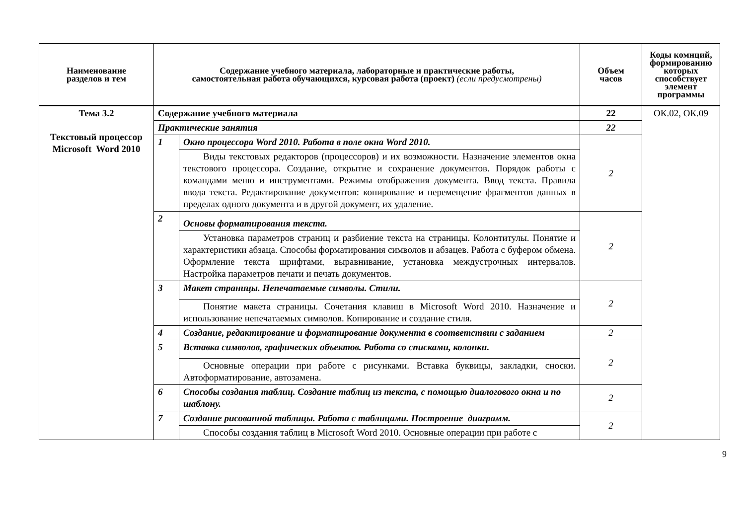| Наименование разделов и тем | Содержание учебного материала, лабораторные и практические работы, самостоятельная работа обучающихся, курсовая работа (проект) (если предусмотрены) | | Объем часов | Коды комнций, формированию которых способствует элемент программы |
| --- | --- | --- | --- | --- |
| Тема 3.2 Текстовый процессор Microsoft Word 2010 | Содержание учебного материала | | 22 | ОК.02, ОК.09 |
| | Практические занятия | | 22 | |
| | 1 | Окно процессора Word 2010. Работа в поле окна Word 2010. | 2 | |
| | | Виды текстовых редакторов (процессоров) и их возможности. Назначение элементов окна текстового процессора. Создание, открытие и сохранение документов. Порядок работы с командами меню и инструментами. Режимы отображения документа. Ввод текста. Правила ввода текста. Редактирование документов: копирование и перемещение фрагментов данных в пределах одного документа и в другой документ, их удаление. | | |
| | 2 | Основы форматирования текста. | 2 | |
| | | Установка параметров страниц и разбиение текста на страницы. Колонтитулы. Понятие и характеристики абзаца. Способы форматирования символов и абзацев. Работа с буфером обмена. Оформление текста шрифтами, выравнивание, установка междустрочных интервалов. Настройка параметров печати и печать документов. | | |
| | 3 | Макет страницы. Непечатаемые символы. Стили. | 2 | |
| | | Понятие макета страницы. Сочетания клавиш в Microsoft Word 2010. Назначение и использование непечатаемых символов. Копирование и создание стиля. | | |
| | 4 | Создание, редактирование и форматирование документа в соответствии с заданием | 2 | |
| | 5 | Вставка символов, графических объектов. Работа со списками, колонки. | 2 | |
| | | Основные операции при работе с рисунками. Вставка буквицы, закладки, сноски. Автоформатирование, автозамена. | | |
| | 6 | Способы создания таблиц. Создание таблиц из текста, с помощью диалогового окна и по шаблону. | 2 | |
| | 7 | Создание рисованной таблицы. Работа с таблицами. Построение диаграмм. | 2 | |
| | | Способы создания таблиц в Microsoft Word 2010. Основные операции при работе с | | |
9